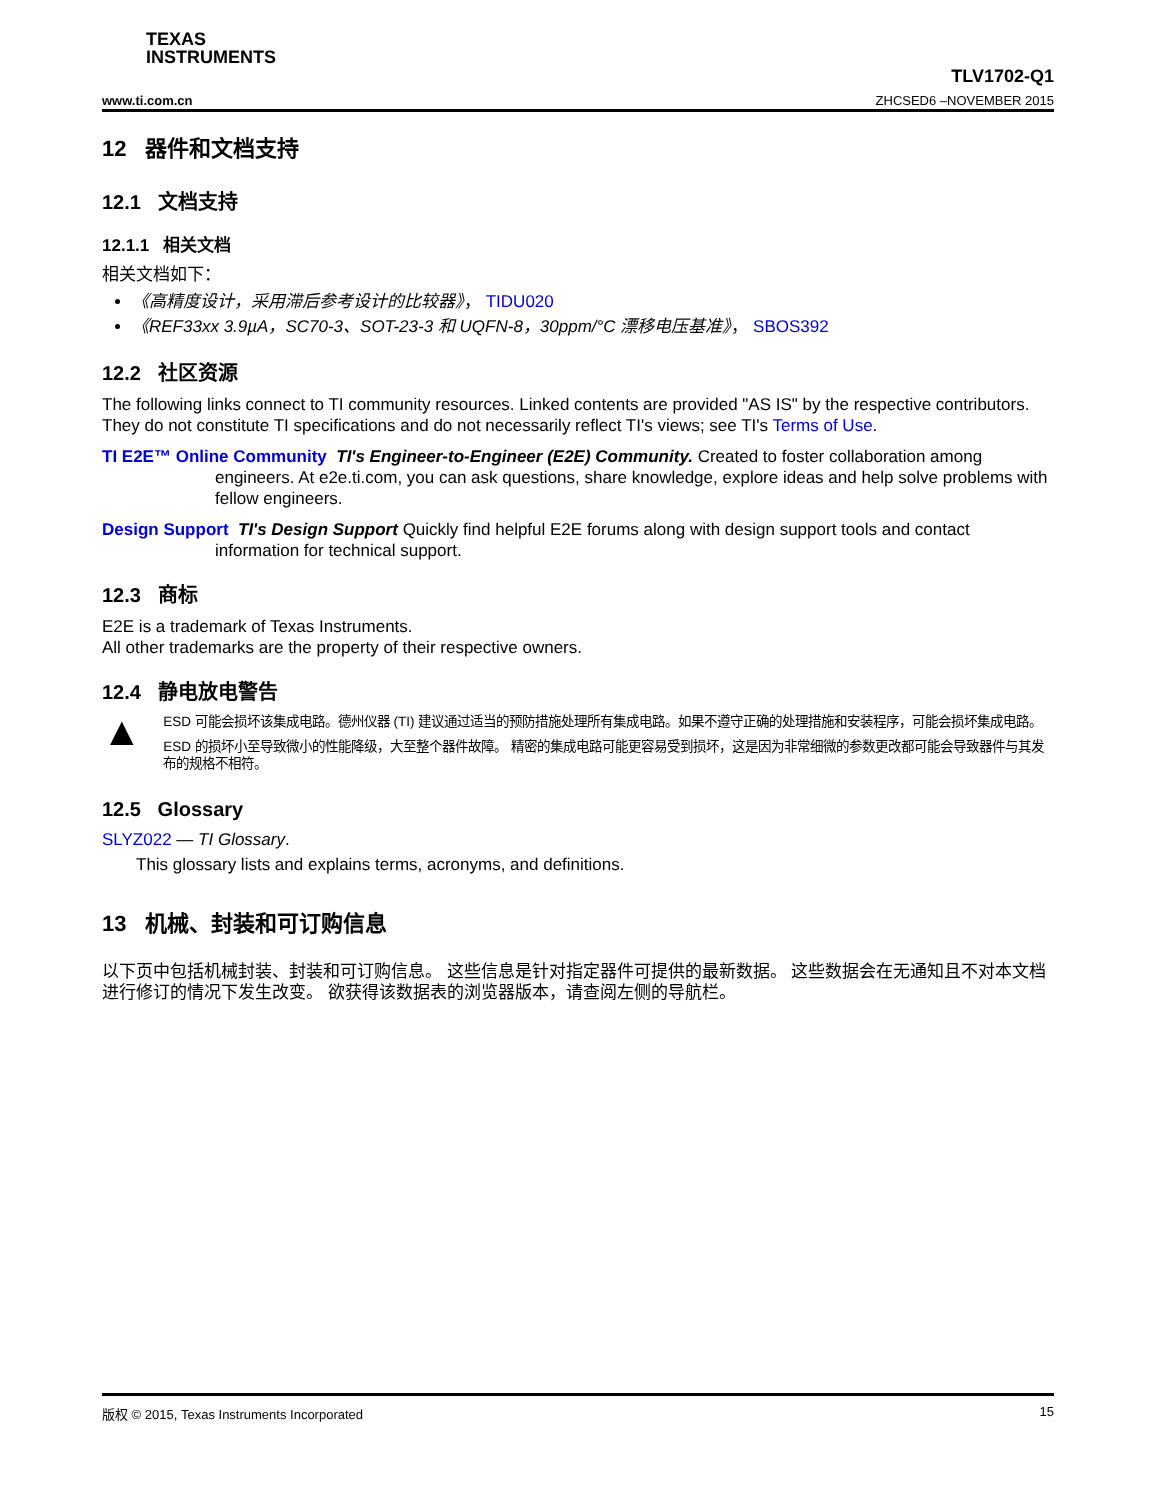TEXAS
INSTRUMENTS
www.ti.com.cn TLV1702-Q1
ZHCSED6 –NOVEMBER 2015
12 器件和文档支持
12.1 文档支持
12.1.1 相关文档
相关文档如下：
《高精度设计，采用滞后参考设计的比较器》， TIDU020
《REF33xx 3.9µA，SC70-3、SOT-23-3 和 UQFN-8，30ppm/°C 漂移电压基准》， SBOS392
12.2 社区资源
The following links connect to TI community resources. Linked contents are provided "AS IS" by the respective contributors. They do not constitute TI specifications and do not necessarily reflect TI's views; see TI's Terms of Use.
TI E2E™ Online Community TI's Engineer-to-Engineer (E2E) Community. Created to foster collaboration among engineers. At e2e.ti.com, you can ask questions, share knowledge, explore ideas and help solve problems with fellow engineers.
Design Support TI's Design Support Quickly find helpful E2E forums along with design support tools and contact information for technical support.
12.3 商标
E2E is a trademark of Texas Instruments.
All other trademarks are the property of their respective owners.
12.4 静电放电警告
▲
ESD 可能会损坏该集成电路。德州仪器 (TI) 建议通过适当的预防措施处理所有集成电路。如果不遵守正确的处理措施和安装程序，可能会损坏集成电路。
ESD 的损坏小至导致微小的性能降级，大至整个器件故障。 精密的集成电路可能更容易受到损坏，这是因为非常细微的参数更改都可能会导致器件与其发布的规格不相符。
12.5 Glossary
SLYZ022 — TI Glossary.
This glossary lists and explains terms, acronyms, and definitions.
13 机械、封装和可订购信息
以下页中包括机械封装、封装和可订购信息。 这些信息是针对指定器件可提供的最新数据。 这些数据会在无通知且不对本文档进行修订的情况下发生改变。 欲获得该数据表的浏览器版本，请查阅左侧的导航栏。
版权 © 2015, Texas Instruments Incorporated 15